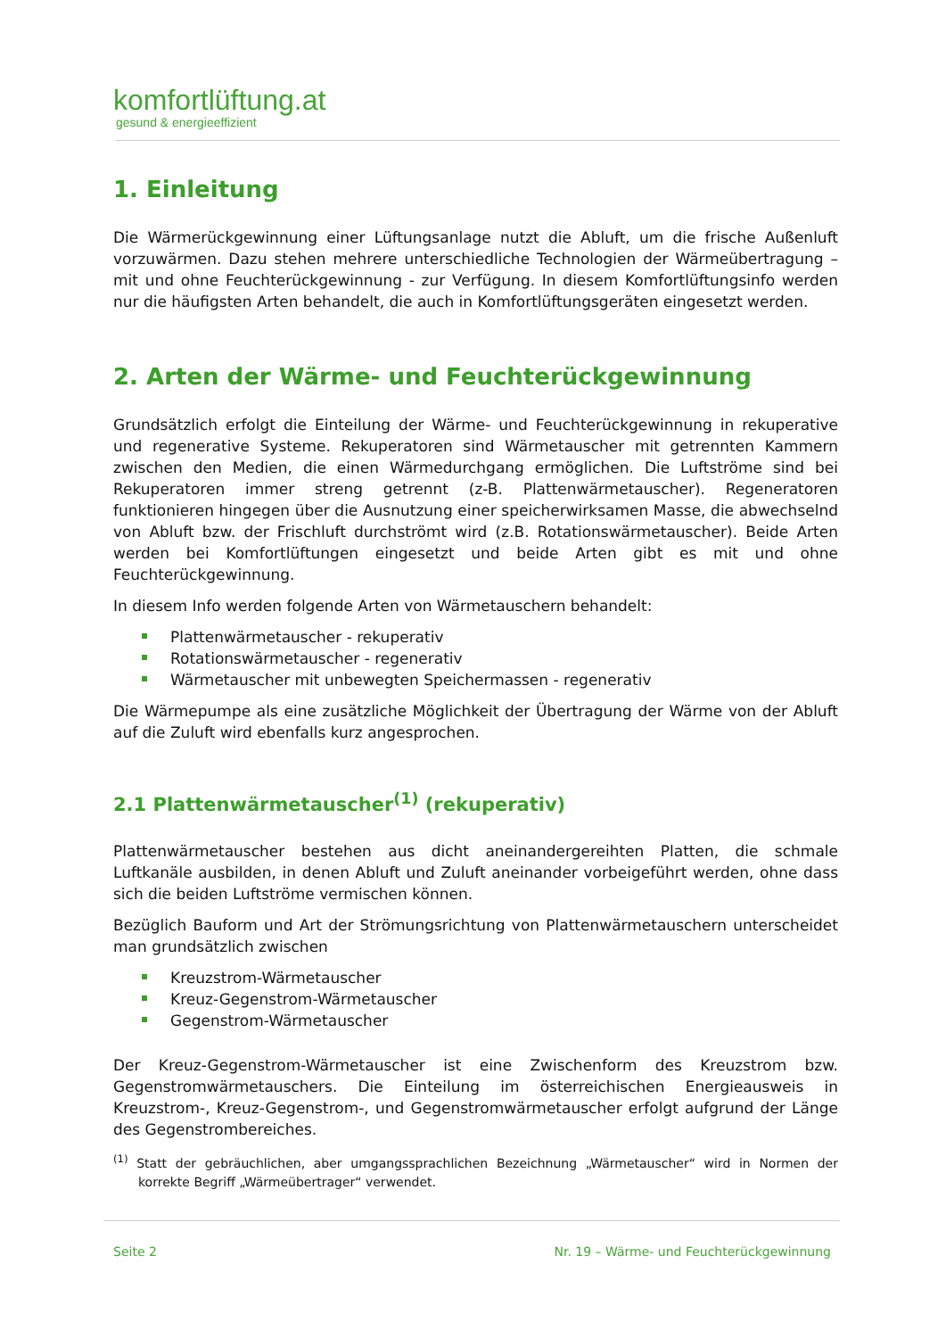komfortlüftung.at
gesund & energieeffizient
1. Einleitung
Die Wärmerückgewinnung einer Lüftungsanlage nutzt die Abluft, um die frische Außenluft vorzuwärmen. Dazu stehen mehrere unterschiedliche Technologien der Wärmeübertragung – mit und ohne Feuchterückgewinnung - zur Verfügung. In diesem Komfortlüftungsinfo werden nur die häufigsten Arten behandelt, die auch in Komfortlüftungsgeräten eingesetzt werden.
2. Arten der Wärme- und Feuchterückgewinnung
Grundsätzlich erfolgt die Einteilung der Wärme- und Feuchterückgewinnung in rekuperative und regenerative Systeme. Rekuperatoren sind Wärmetauscher mit getrennten Kammern zwischen den Medien, die einen Wärmedurchgang ermöglichen. Die Luftströme sind bei Rekuperatoren immer streng getrennt (z-B. Plattenwärmetauscher). Regeneratoren funktionieren hingegen über die Ausnutzung einer speicherwirksamen Masse, die abwechselnd von Abluft bzw. der Frischluft durchströmt wird (z.B. Rotationswärmetauscher). Beide Arten werden bei Komfortlüftungen eingesetzt und beide Arten gibt es mit und ohne Feuchterückgewinnung.
In diesem Info werden folgende Arten von Wärmetauschern behandelt:
Plattenwärmetauscher - rekuperativ
Rotationswärmetauscher - regenerativ
Wärmetauscher mit unbewegten Speichermassen - regenerativ
Die Wärmepumpe als eine zusätzliche Möglichkeit der Übertragung der Wärme von der Abluft auf die Zuluft wird ebenfalls kurz angesprochen.
2.1 Plattenwärmetauscher<sup>(1)</sup> (rekuperativ)
Plattenwärmetauscher bestehen aus dicht aneinandergereihten Platten, die schmale Luftkanäle ausbilden, in denen Abluft und Zuluft aneinander vorbeigeführt werden, ohne dass sich die beiden Luftströme vermischen können.
Bezüglich Bauform und Art der Strömungsrichtung von Plattenwärmetauschern unterscheidet man grundsätzlich zwischen
Kreuzstrom-Wärmetauscher
Kreuz-Gegenstrom-Wärmetauscher
Gegenstrom-Wärmetauscher
Der Kreuz-Gegenstrom-Wärmetauscher ist eine Zwischenform des Kreuzstrom bzw. Gegenstromwärmetauschers. Die Einteilung im österreichischen Energieausweis in Kreuzstrom-, Kreuz-Gegenstrom-, und Gegenstromwärmetauscher erfolgt aufgrund der Länge des Gegenstrombereiches.
<sup>(1)</sup> Statt der gebräuchlichen, aber umgangssprachlichen Bezeichnung „Wärmetauscher“ wird in Normen der korrekte Begriff „Wärmeübertrager“ verwendet.
Seite 2 Nr. 19 – Wärme- und Feuchterückgewinnung